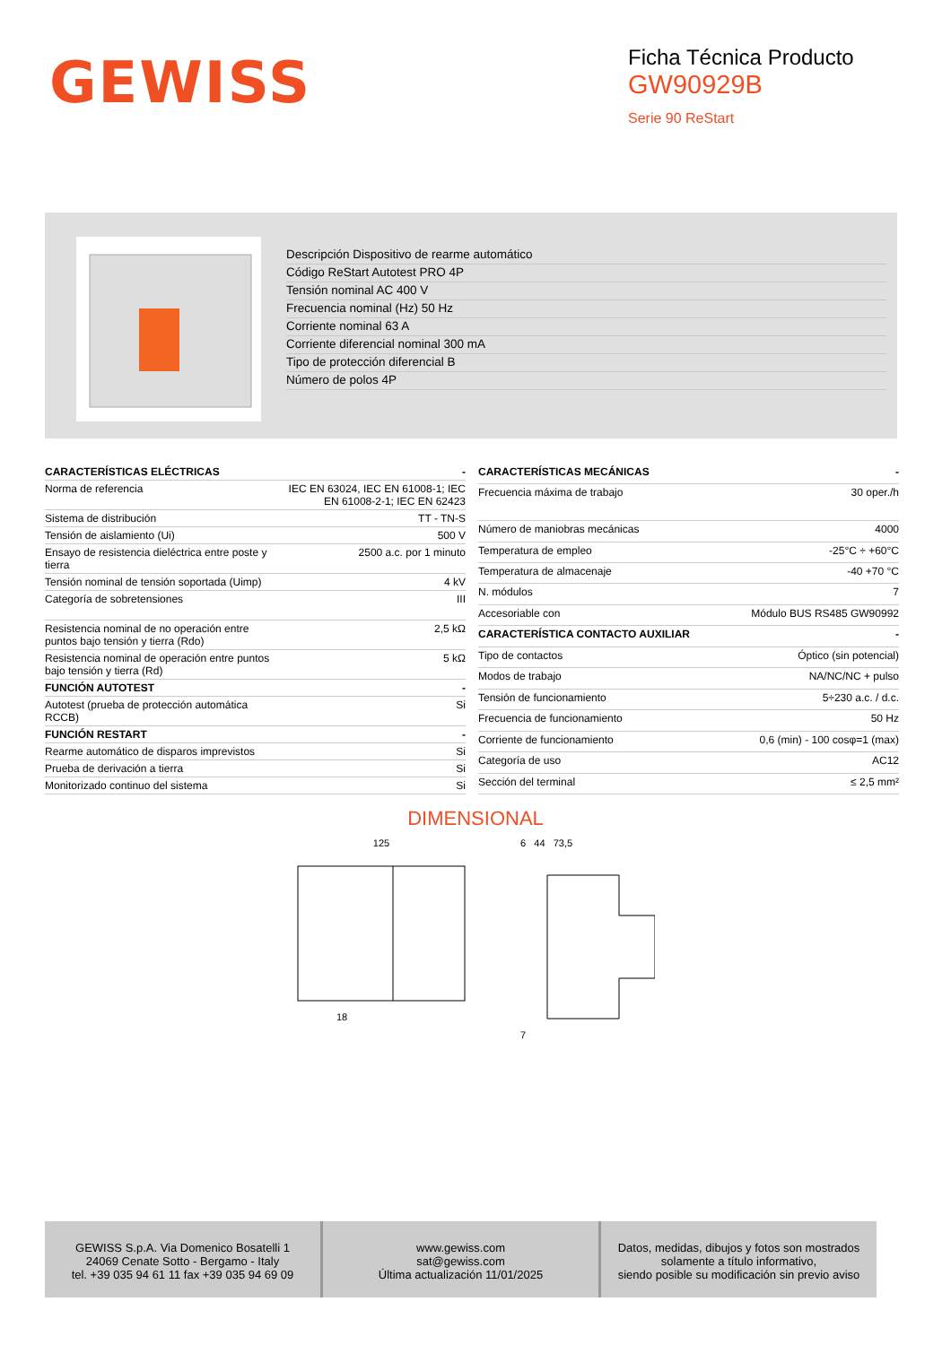GEWISS
Ficha Técnica Producto
GW90929B
Serie 90 ReStart
Descripción Dispositivo de rearme automático
Código ReStart Autotest PRO 4P
Tensión nominal AC 400 V
Frecuencia nominal (Hz) 50 Hz
Corriente nominal 63 A
Corriente diferencial nominal 300 mA
Tipo de protección diferencial B
Número de polos 4P
| CARACTERÍSTICAS ELÉCTRICAS | - |
| Norma de referencia | IEC EN 63024, IEC EN 61008-1; IEC EN 61008-2-1; IEC EN 62423 |
| Sistema de distribución | TT - TN-S |
| Tensión de aislamiento (Ui) | 500 V |
| Ensayo de resistencia dieléctrica entre poste y tierra | 2500 a.c. por 1 minuto |
| Tensión nominal de tensión soportada (Uimp) | 4 kV |
| Categoría de sobretensiones | III |
| Resistencia nominal de no operación entre puntos bajo tensión y tierra (Rdo) | 2,5 kΩ |
| Resistencia nominal de operación entre puntos bajo tensión y tierra (Rd) | 5 kΩ |
| FUNCIÓN AUTOTEST | - |
| Autotest (prueba de protección automática RCCB) | Si |
| FUNCIÓN RESTART | - |
| Rearme automático de disparos imprevistos | Si |
| Prueba de derivación a tierra | Si |
| Monitorizado continuo del sistema | Si |
| CARACTERÍSTICAS MECÁNICAS | - |
| Frecuencia máxima de trabajo | 30 oper./h |
| Número de maniobras mecánicas | 4000 |
| Temperatura de empleo | -25°C ÷ +60°C |
| Temperatura de almacenaje | -40 +70 °C |
| N. módulos | 7 |
| Accesoriable con | Módulo BUS RS485 GW90992 |
| CARACTERÍSTICA CONTACTO AUXILIAR | - |
| Tipo de contactos | Óptico (sin potencial) |
| Modos de trabajo | NA/NC/NC + pulso |
| Tensión de funcionamiento | 5÷230 a.c. / d.c. |
| Frecuencia de funcionamiento | 50 Hz |
| Corriente de funcionamiento | 0,6 (min) - 100 cosφ=1 (max) |
| Categoría de uso | AC12 |
| Sección del terminal | ≤ 2,5 mm² |
DIMENSIONAL
125
18
6 44 73,5
7
GEWISS S.p.A. Via Domenico Bosatelli 1
24069 Cenate Sotto - Bergamo - Italy
tel. +39 035 94 61 11 fax +39 035 94 69 09
www.gewiss.com
sat@gewiss.com
Última actualización 11/01/2025
Datos, medidas, dibujos y fotos son mostrados
solamente a título informativo,
siendo posible su modificación sin previo aviso